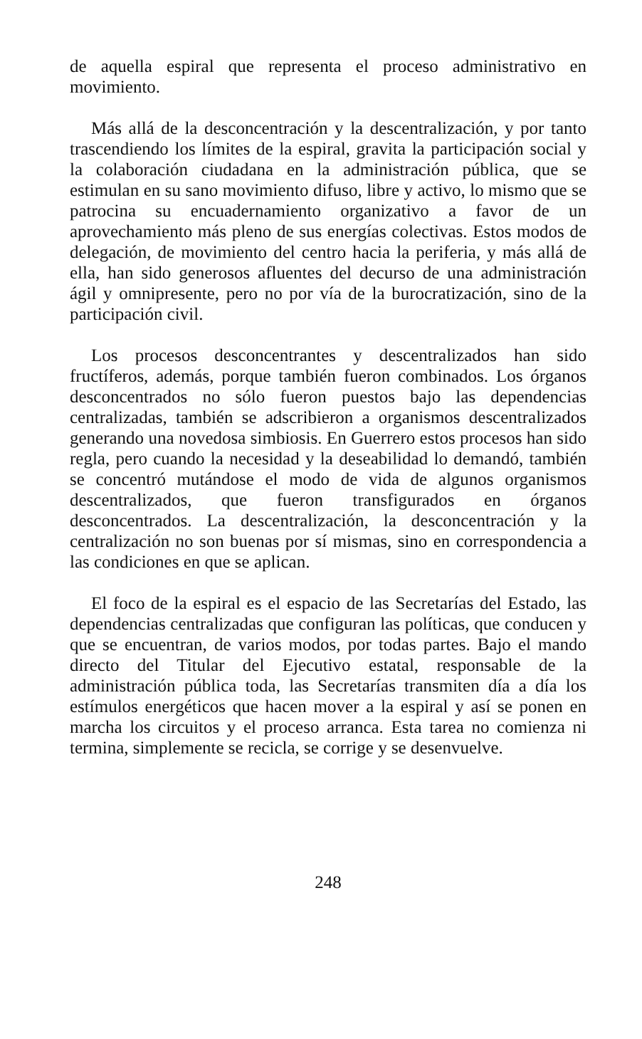de aquella espiral que representa el proceso administrativo en movimiento.
Más allá de la desconcentración y la descentralización, y por tanto trascendiendo los límites de la espiral, gravita la participación social y la colaboración ciudadana en la administración pública, que se estimulan en su sano movimiento difuso, libre y activo, lo mismo que se patrocina su encuadernamiento organizativo a favor de un aprovechamiento más pleno de sus energías colectivas. Estos modos de delegación, de movimiento del centro hacia la periferia, y más allá de ella, han sido generosos afluentes del decurso de una administración ágil y omnipresente, pero no por vía de la burocratización, sino de la participación civil.
Los procesos desconcentrantes y descentralizados han sido fructíferos, además, porque también fueron combinados. Los órganos desconcentrados no sólo fueron puestos bajo las dependencias centralizadas, también se adscribieron a organismos descentralizados generando una novedosa simbiosis. En Guerrero estos procesos han sido regla, pero cuando la necesidad y la deseabilidad lo demandó, también se concentró mutándose el modo de vida de algunos organismos descentralizados, que fueron transfigurados en órganos desconcentrados. La descentralización, la desconcentración y la centralización no son buenas por sí mismas, sino en correspondencia a las condiciones en que se aplican.
El foco de la espiral es el espacio de las Secretarías del Estado, las dependencias centralizadas que configuran las políticas, que conducen y que se encuentran, de varios modos, por todas partes. Bajo el mando directo del Titular del Ejecutivo estatal, responsable de la administración pública toda, las Secretarías transmiten día a día los estímulos energéticos que hacen mover a la espiral y así se ponen en marcha los circuitos y el proceso arranca. Esta tarea no comienza ni termina, simplemente se recicla, se corrige y se desenvuelve.
248